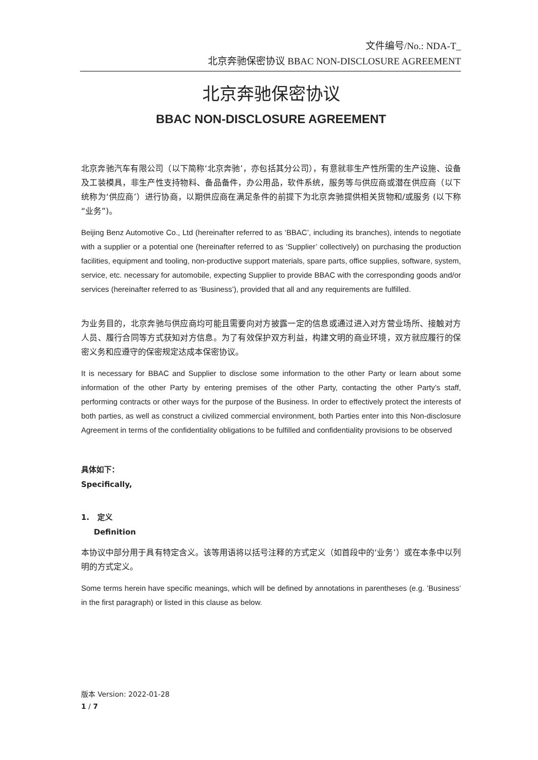文件编号/No.: NDA-T_
北京奔驰保密协议 BBAC NON-DISCLOSURE AGREEMENT
北京奔驰保密协议
BBAC NON-DISCLOSURE AGREEMENT
北京奔驰汽车有限公司（以下简称‘北京奔驰’，亦包括其分公司），有意就非生产性所需的生产设施、设备及工装模具，非生产性支持物料、备品备件，办公用品，软件系统，服务等与供应商或潜在供应商（以下统称为‘供应商’）进行协商，以期供应商在满足条件的前提下为北京奔驰提供相关货物和/或服务 (以下称“业务”)。
Beijing Benz Automotive Co., Ltd (hereinafter referred to as ‘BBAC’, including its branches), intends to negotiate with a supplier or a potential one (hereinafter referred to as ‘Supplier’ collectively) on purchasing the production facilities, equipment and tooling, non-productive support materials, spare parts, office supplies, software, system, service, etc. necessary for automobile, expecting Supplier to provide BBAC with the corresponding goods and/or services (hereinafter referred to as ‘Business’), provided that all and any requirements are fulfilled.
为业务目的，北京奔驰与供应商均可能且需要向对方披露一定的信息或通过进入对方营业场所、接触对方人员、履行合同等方式获知对方信息。为了有效保护双方利益，构建文明的商业环境，双方就应履行的保密义务和应遵守的保密规定达成本保密协议。
It is necessary for BBAC and Supplier to disclose some information to the other Party or learn about some information of the other Party by entering premises of the other Party, contacting the other Party’s staff, performing contracts or other ways for the purpose of the Business. In order to effectively protect the interests of both parties, as well as construct a civilized commercial environment, both Parties enter into this Non-disclosure Agreement in terms of the confidentiality obligations to be fulfilled and confidentiality provisions to be observed
具体如下：
Specifically,
1. 定义
Definition
本协议中部分用于具有特定含义。该等用语将以括号注释的方式定义（如首段中的‘业务’）或在本条中以列明的方式定义。
Some terms herein have specific meanings, which will be defined by annotations in parentheses (e.g. ’Business’ in the first paragraph) or listed in this clause as below.
版本 Version: 2022-01-28
1 / 7